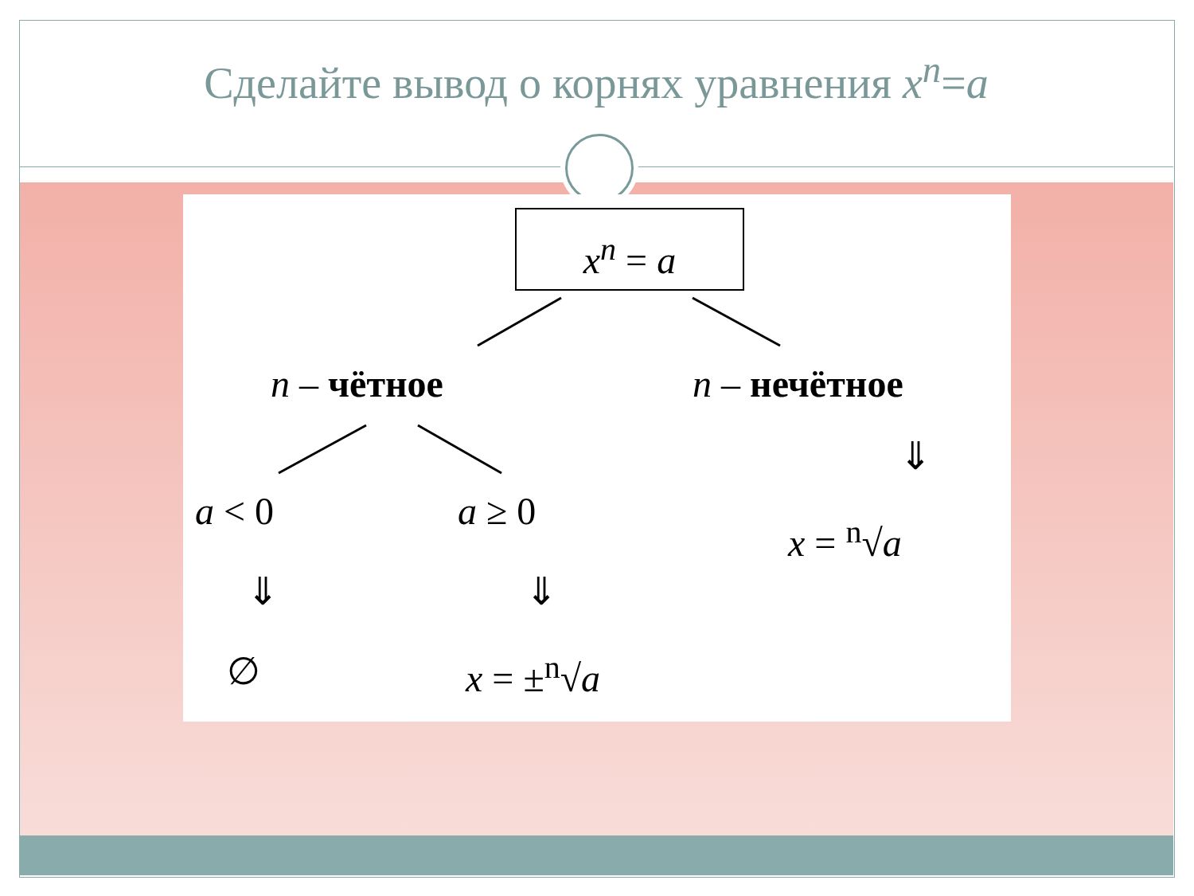Сделайте вывод о корнях уравнения x<sup>n</sup>=a
x<sup>n</sup> = a
n – чётное n – нечётное
a < 0 a ≥ 0
⇓
x = <sup>n</sup>√a
⇓ ⇓
∅ x = ±<sup>n</sup>√a